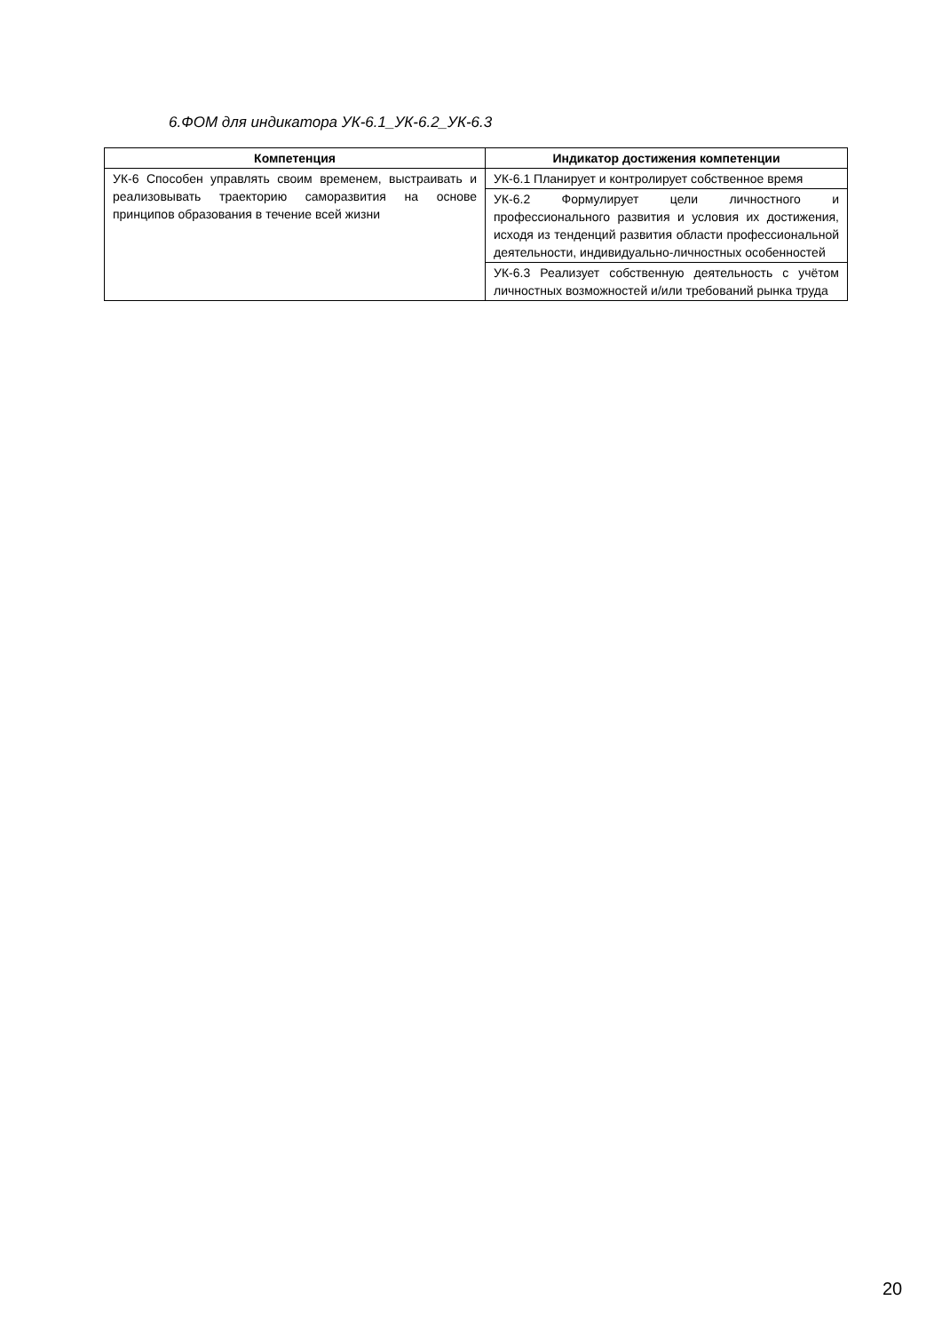6.ФОМ для индикатора УК-6.1_УК-6.2_УК-6.3
| Компетенция | Индикатор достижения компетенции |
| --- | --- |
| УК-6 Способен управлять своим временем, выстраивать и реализовывать траекторию саморазвития на основе принципов образования в течение всей жизни | УК-6.1 Планирует и контролирует собственное время |
| | УК-6.2 Формулирует цели личностного и профессионального развития и условия их достижения, исходя из тенденций развития области профессиональной деятельности, индивидуально-личностных особенностей |
| | УК-6.3 Реализует собственную деятельность с учётом личностных возможностей и/или требований рынка труда |
20